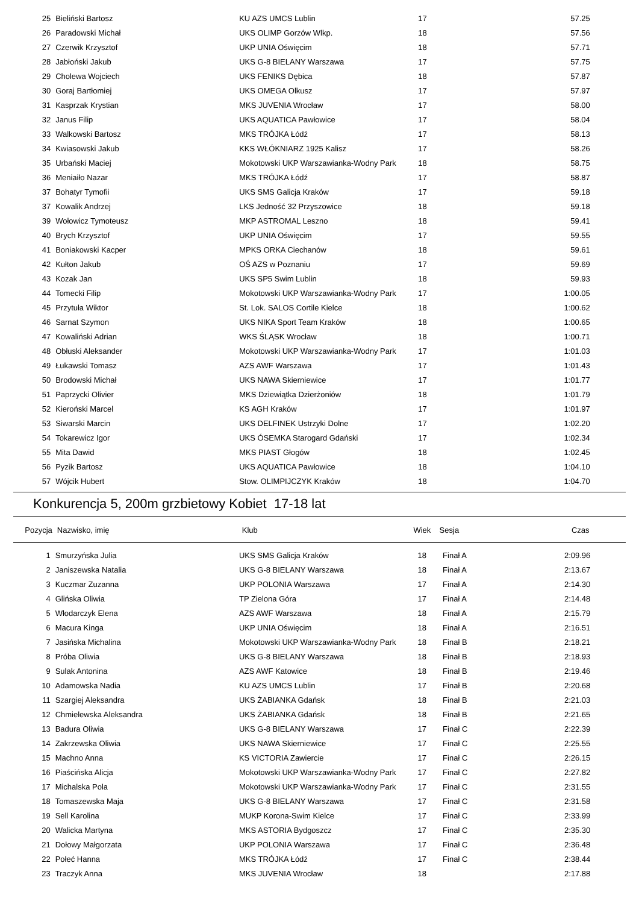| 25 | Bieliński Bartosz | KU AZS UMCS Lublin | 17 | | 57.25 | |
| 26 | Paradowski Michał | UKS OLIMP Gorzów Wlkp. | 18 | | 57.56 | |
| 27 | Czerwik Krzysztof | UKP UNIA Oświęcim | 18 | | 57.71 | |
| 28 | Jabłoński Jakub | UKS G-8 BIELANY Warszawa | 17 | | 57.75 | |
| 29 | Cholewa Wojciech | UKS FENIKS Dębica | 18 | | 57.87 | |
| 30 | Goraj Bartłomiej | UKS OMEGA Olkusz | 17 | | 57.97 | |
| 31 | Kasprzak Krystian | MKS JUVENIA Wrocław | 17 | | 58.00 | |
| 32 | Janus Filip | UKS AQUATICA Pawłowice | 17 | | 58.04 | |
| 33 | Walkowski Bartosz | MKS TRÓJKA Łódź | 17 | | 58.13 | |
| 34 | Kwiasowski Jakub | KKS WŁÓKNIARZ 1925 Kalisz | 17 | | 58.26 | |
| 35 | Urbański Maciej | Mokotowski UKP Warszawianka-Wodny Park | 18 | | 58.75 | |
| 36 | Meniaiło Nazar | MKS TRÓJKA Łódź | 17 | | 58.87 | |
| 37 | Bohatyr Tymofii | UKS SMS Galicja Kraków | 17 | | 59.18 | |
| 37 | Kowalik Andrzej | LKS Jedność 32 Przyszowice | 18 | | 59.18 | |
| 39 | Wołowicz Tymoteusz | MKP ASTROMAL Leszno | 18 | | 59.41 | |
| 40 | Brych Krzysztof | UKP UNIA Oświęcim | 17 | | 59.55 | |
| 41 | Boniakowski Kacper | MPKS ORKA Ciechanów | 18 | | 59.61 | |
| 42 | Kułton Jakub | OŚ AZS w Poznaniu | 17 | | 59.69 | |
| 43 | Kozak Jan | UKS SP5 Swim Lublin | 18 | | 59.93 | |
| 44 | Tomecki Filip | Mokotowski UKP Warszawianka-Wodny Park | 17 | | 1:00.05 | |
| 45 | Przytuła Wiktor | St. Lok. SALOS Cortile Kielce | 18 | | 1:00.62 | |
| 46 | Sarnat Szymon | UKS NIKA Sport Team Kraków | 18 | | 1:00.65 | |
| 47 | Kowaliński Adrian | WKS ŚLĄSK Wrocław | 18 | | 1:00.71 | |
| 48 | Obłuski Aleksander | Mokotowski UKP Warszawianka-Wodny Park | 17 | | 1:01.03 | |
| 49 | Łukawski Tomasz | AZS AWF Warszawa | 17 | | 1:01.43 | |
| 50 | Brodowski Michał | UKS NAWA Skierniewice | 17 | | 1:01.77 | |
| 51 | Paprzycki Olivier | MKS Dziewiątka Dzierżoniów | 18 | | 1:01.79 | |
| 52 | Kieroński Marcel | KS AGH Kraków | 17 | | 1:01.97 | |
| 53 | Siwarski Marcin | UKS DELFINEK Ustrzyki Dolne | 17 | | 1:02.20 | |
| 54 | Tokarewicz Igor | UKS ÓSEMKA Starogard Gdański | 17 | | 1:02.34 | |
| 55 | Mita Dawid | MKS PIAST Głogów | 18 | | 1:02.45 | |
| 56 | Pyzik Bartosz | UKS AQUATICA Pawłowice | 18 | | 1:04.10 | |
| 57 | Wójcik Hubert | Stow. OLIMPIJCZYK Kraków | 18 | | 1:04.70 | |
Konkurencja 5, 200m grzbietowy Kobiet 17-18 lat
| Pozycja | Nazwisko, imię | Klub | Wiek | Sesja | Czas | |
| --- | --- | --- | --- | --- | --- | --- |
| 1 | Smurzyńska Julia | UKS SMS Galicja Kraków | 18 | Finał A | 2:09.96 | |
| 2 | Janiszewska Natalia | UKS G-8 BIELANY Warszawa | 18 | Finał A | 2:13.67 | |
| 3 | Kuczmar Zuzanna | UKP POLONIA Warszawa | 17 | Finał A | 2:14.30 | |
| 4 | Glińska Oliwia | TP Zielona Góra | 17 | Finał A | 2:14.48 | |
| 5 | Włodarczyk Elena | AZS AWF Warszawa | 18 | Finał A | 2:15.79 | |
| 6 | Macura Kinga | UKP UNIA Oświęcim | 18 | Finał A | 2:16.51 | |
| 7 | Jasińska Michalina | Mokotowski UKP Warszawianka-Wodny Park | 18 | Finał B | 2:18.21 | |
| 8 | Próba Oliwia | UKS G-8 BIELANY Warszawa | 18 | Finał B | 2:18.93 | |
| 9 | Sulak Antonina | AZS AWF Katowice | 18 | Finał B | 2:19.46 | |
| 10 | Adamowska Nadia | KU AZS UMCS Lublin | 17 | Finał B | 2:20.68 | |
| 11 | Szargiej Aleksandra | UKS ŻABIANKA Gdańsk | 18 | Finał B | 2:21.03 | |
| 12 | Chmielewska Aleksandra | UKS ŻABIANKA Gdańsk | 18 | Finał B | 2:21.65 | |
| 13 | Badura Oliwia | UKS G-8 BIELANY Warszawa | 17 | Finał C | 2:22.39 | |
| 14 | Zakrzewska Oliwia | UKS NAWA Skierniewice | 17 | Finał C | 2:25.55 | |
| 15 | Machno Anna | KS VICTORIA Zawiercie | 17 | Finał C | 2:26.15 | |
| 16 | Piaścińska Alicja | Mokotowski UKP Warszawianka-Wodny Park | 17 | Finał C | 2:27.82 | |
| 17 | Michalska Pola | Mokotowski UKP Warszawianka-Wodny Park | 17 | Finał C | 2:31.55 | |
| 18 | Tomaszewska Maja | UKS G-8 BIELANY Warszawa | 17 | Finał C | 2:31.58 | |
| 19 | Sell Karolina | MUKP Korona-Swim Kielce | 17 | Finał C | 2:33.99 | |
| 20 | Walicka Martyna | MKS ASTORIA Bydgoszcz | 17 | Finał C | 2:35.30 | |
| 21 | Dołowy Małgorzata | UKP POLONIA Warszawa | 17 | Finał C | 2:36.48 | |
| 22 | Połeć Hanna | MKS TRÓJKA Łódź | 17 | Finał C | 2:38.44 | |
| 23 | Traczyk Anna | MKS JUVENIA Wrocław | 18 | | 2:17.88 | |